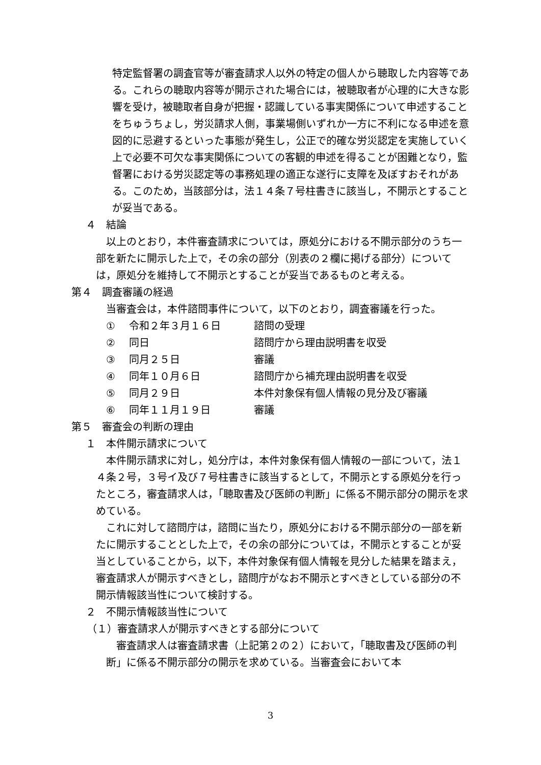特定監督署の調査官等が審査請求人以外の特定の個人から聴取した内容等である。これらの聴取内容等が開示された場合には，被聴取者が心理的に大きな影響を受け，被聴取者自身が把握・認識している事実関係について申述することをちゅうちょし，労災請求人側，事業場側いずれか一方に不利になる申述を意図的に忌避するといった事態が発生し，公正で的確な労災認定を実施していく上で必要不可欠な事実関係についての客観的申述を得ることが困難となり，監督署における労災認定等の事務処理の適正な遂行に支障を及ぼすおそれがある。このため，当該部分は，法１４条７号柱書きに該当し，不開示とすることが妥当である。
４　結論
　以上のとおり，本件審査請求については，原処分における不開示部分のうち一部を新たに開示した上で，その余の部分（別表の２欄に掲げる部分）については，原処分を維持して不開示とすることが妥当であるものと考える。
第４　調査審議の経過
当審査会は，本件諮問事件について，以下のとおり，調査審議を行った。
① 令和２年３月１６日 諮問の受理
② 同日 諮問庁から理由説明書を収受
③ 同月２５日 審議
④ 同年１０月６日 諮問庁から補充理由説明書を収受
⑤ 同月２９日 本件対象保有個人情報の見分及び審議
⑥ 同年１１月１９日 審議
第５　審査会の判断の理由
１　本件開示請求について
　本件開示請求に対し，処分庁は，本件対象保有個人情報の一部について，法１４条２号，３号イ及び７号柱書きに該当するとして，不開示とする原処分を行ったところ，審査請求人は，「聴取書及び医師の判断」に係る不開示部分の開示を求めている。
　これに対して諮問庁は，諮問に当たり，原処分における不開示部分の一部を新たに開示することとした上で，その余の部分については，不開示とすることが妥当としていることから，以下，本件対象保有個人情報を見分した結果を踏まえ，審査請求人が開示すべきとし，諮問庁がなお不開示とすべきとしている部分の不開示情報該当性について検討する。
２　不開示情報該当性について
（１）審査請求人が開示すべきとする部分について
　審査請求人は審査請求書（上記第２の２）において，「聴取書及び医師の判断」に係る不開示部分の開示を求めている。当審査会において本
3